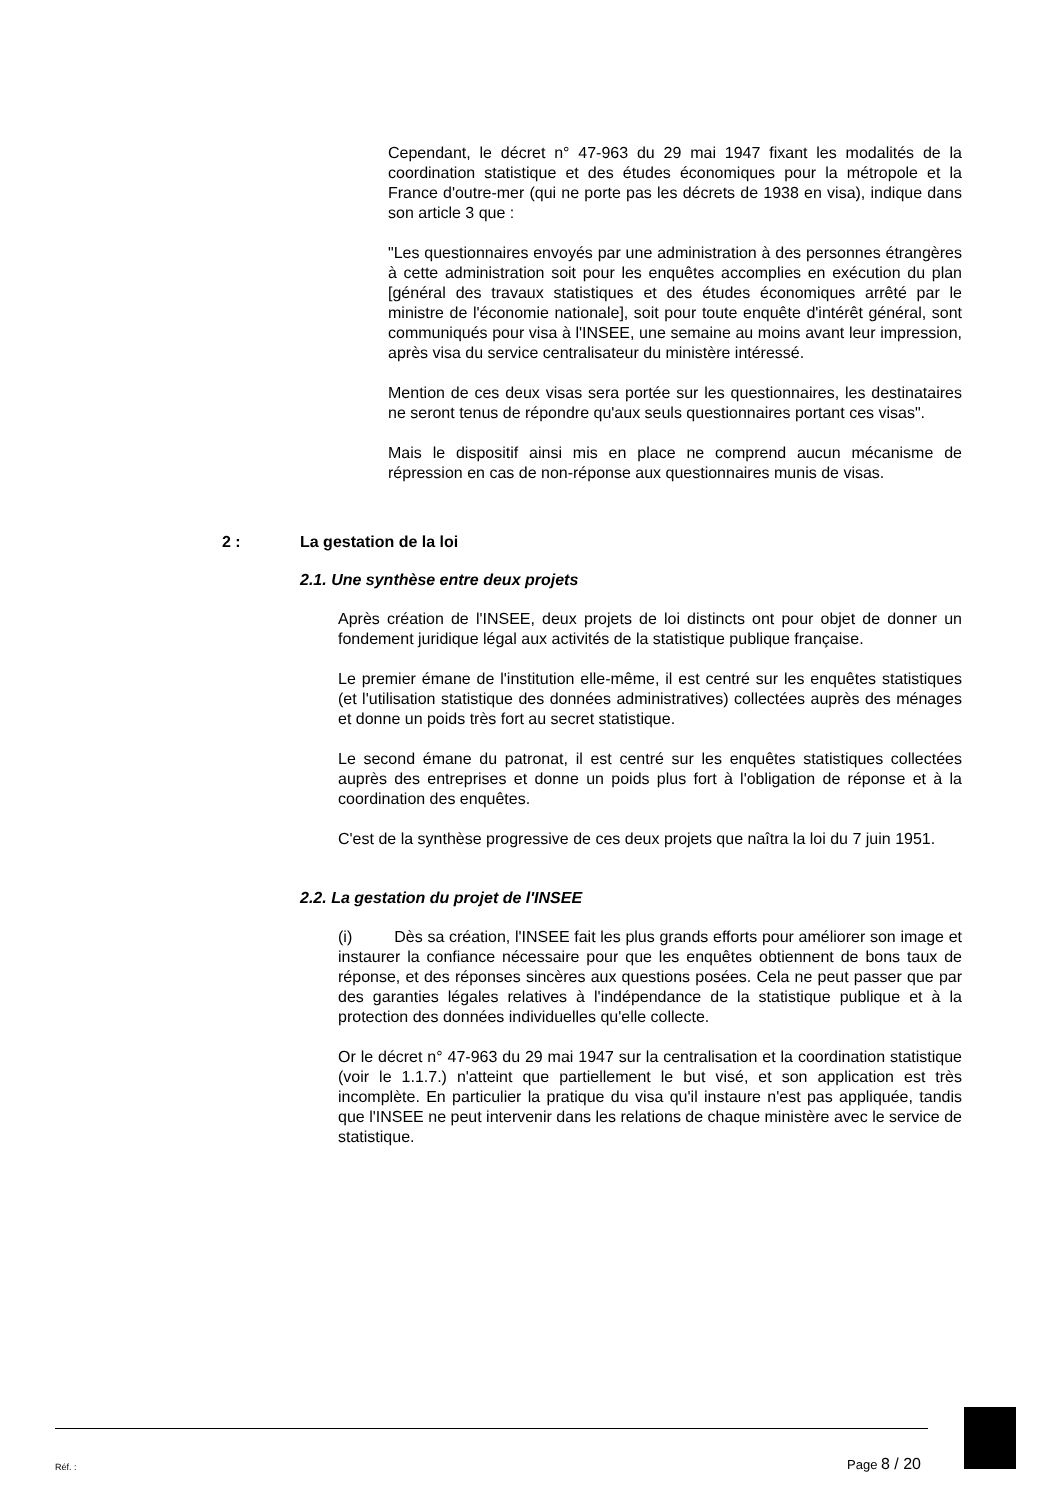Cependant, le décret n° 47-963 du 29 mai 1947 fixant les modalités de la coordination statistique et des études économiques pour la métropole et la France d'outre-mer (qui ne porte pas les décrets de 1938 en visa), indique dans son article 3 que :
"Les questionnaires envoyés par une administration à des personnes étrangères à cette administration soit pour les enquêtes accomplies en exécution du plan [général des travaux statistiques et des études économiques arrêté par le ministre de l'économie nationale], soit pour toute enquête d'intérêt général, sont communiqués pour visa à l'INSEE, une semaine au moins avant leur impression, après visa du service centralisateur du ministère intéressé.
Mention de ces deux visas sera portée sur les questionnaires, les destinataires ne seront tenus de répondre qu'aux seuls questionnaires portant ces visas".
Mais le dispositif ainsi mis en place ne comprend aucun mécanisme de répression en cas de non-réponse aux questionnaires munis de visas.
2 : La gestation de la loi
2.1. Une synthèse entre deux projets
Après création de l'INSEE, deux projets de loi distincts ont pour objet de donner un fondement juridique légal aux activités de la statistique publique française.
Le premier émane de l'institution elle-même, il est centré sur les enquêtes statistiques (et l'utilisation statistique des données administratives) collectées auprès des ménages et donne un poids très fort au secret statistique.
Le second émane du patronat, il est centré sur les enquêtes statistiques collectées auprès des entreprises et donne un poids plus fort à l'obligation de réponse et à la coordination des enquêtes.
C'est de la synthèse progressive de ces deux projets que naîtra la loi du 7 juin 1951.
2.2. La gestation du projet de l'INSEE
(i) Dès sa création, l'INSEE fait les plus grands efforts pour améliorer son image et instaurer la confiance nécessaire pour que les enquêtes obtiennent de bons taux de réponse, et des réponses sincères aux questions posées. Cela ne peut passer que par des garanties légales relatives à l'indépendance de la statistique publique et à la protection des données individuelles qu'elle collecte.
Or le décret n° 47-963 du 29 mai 1947 sur la centralisation et la coordination statistique (voir le 1.1.7.) n'atteint que partiellement le but visé, et son application est très incomplète. En particulier la pratique du visa qu'il instaure n'est pas appliquée, tandis que l'INSEE ne peut intervenir dans les relations de chaque ministère avec le service de statistique.
Réf. : Page 8 / 20